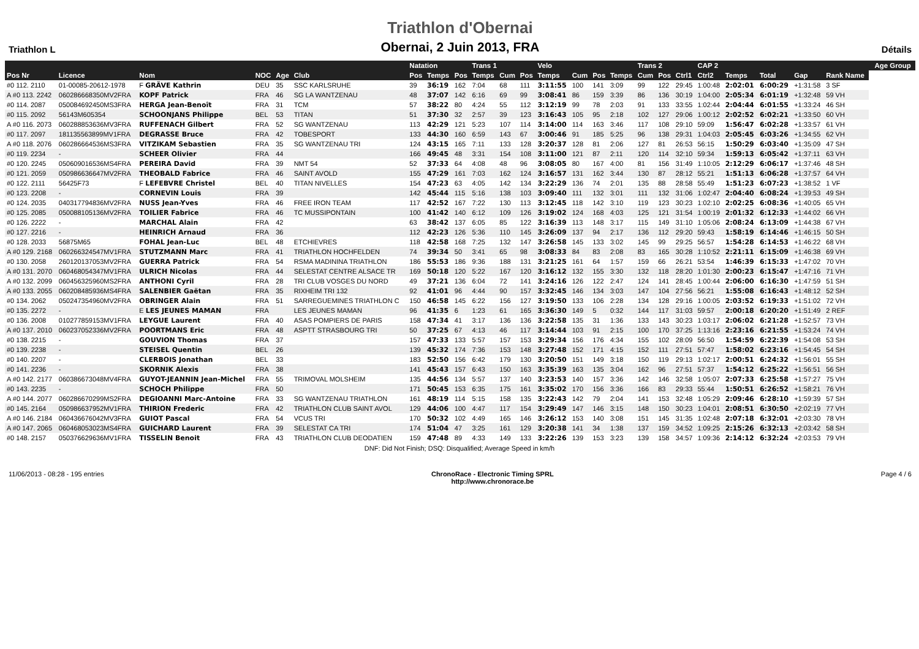Triathlon L
Triathlon d'Obernai
Obernai, 2 Juin 2013, FRA
Détails
| | | | | | | Natation | | | Trans 1 | | | Velo | | | | Trans 2 | | | CAP 2 | | | | | | Age Group |
| --- | --- | --- | --- | --- | --- | --- | --- | --- | --- | --- | --- | --- | --- | --- | --- | --- | --- | --- | --- | --- | --- | --- | --- | --- | --- |
| Pos Nr | Licence | Nom | NOC | Age | Club | Pos | Temps | Pos | Temps | Cum | Pos | Temps | Cum | Pos | Temps | Cum | Pos | Ctrl1 | Ctrl2 | Temps | Total | Gap | Rank Name | | |
| #0 112. 2110 | 01-00085-20612-1978 | F GRÄVE Kathrin | DEU | 35 | SSC KARLSRUHE | 39 | 36:19 | 162 | 7:04 | 68 | 111 | 3:11:55 | 100 | 141 | 3:09 | 99 | 122 | 29:45 | 1:00:48 | 2:02:01 | 6:00:29 | +1:31:58 | 3 SF | | |
| A #0 113. 2242 | 060286668350MV2FRA | KOPF Patrick | FRA | 46 | SG LA WANTZENAU | 48 | 37:07 | 142 | 6:16 | 69 | 99 | 3:08:41 | 86 | 159 | 3:39 | 86 | 136 | 30:19 | 1:04:00 | 2:05:34 | 6:01:19 | +1:32:48 | 59 VH | | |
| #0 114. 2087 | 050084692450MS3FRA | HERGA Jean-Benoît | FRA | 31 | TCM | 57 | 38:22 | 80 | 4:24 | 55 | 112 | 3:12:19 | 99 | 78 | 2:03 | 91 | 133 | 33:55 | 1:02:44 | 2:04:44 | 6:01:55 | +1:33:24 | 46 SH | | |
| #0 115. 2092 | 56143M605354 | SCHOONJANS Philippe | BEL | 53 | TITAN | 51 | 37:30 | 32 | 2:57 | 39 | 123 | 3:16:43 | 105 | 95 | 2:18 | 102 | 127 | 29:06 | 1:00:12 | 2:02:52 | 6:02:21 | +1:33:50 | 60 VH | | |
| A #0 116. 2073 | 060288853636MV3FRA | RUFFENACH Gilbert | FRA | 52 | SG WANTZENAU | 113 | 42:29 | 121 | 5:23 | 107 | 114 | 3:14:00 | 114 | 163 | 3:46 | 117 | 108 | 29:10 | 59:09 | 1:56:47 | 6:02:28 | +1:33:57 | 61 VH | | |
| #0 117. 2097 | 181135563899MV1FRA | DEGRASSE Bruce | FRA | 42 | TOBESPORT | 133 | 44:30 | 160 | 6:59 | 143 | 67 | 3:00:46 | 91 | 185 | 5:25 | 96 | 138 | 29:31 | 1:04:03 | 2:05:45 | 6:03:26 | +1:34:55 | 62 VH | | |
| A #0 118. 2076 | 060286664536MS3FRA | VITZIKAM Sebastien | FRA | 35 | SG WANTZENAU TRI | 124 | 43:15 | 165 | 7:11 | 133 | 128 | 3:20:37 | 128 | 81 | 2:06 | 127 | 81 | 26:53 | 56:15 | 1:50:29 | 6:03:40 | +1:35:09 | 47 SH | | |
| #0 119. 2234 | - | SCHEER Olivier | FRA | 44 | | 166 | 49:45 | 48 | 3:31 | 154 | 108 | 3:11:00 | 121 | 87 | 2:11 | 120 | 114 | 32:10 | 59:34 | 1:59:13 | 6:05:42 | +1:37:11 | 63 VH | | |
| #0 120. 2245 | 050609016536MS4FRA | PEREIRA David | FRA | 39 | NMT 54 | 52 | 37:33 | 64 | 4:08 | 48 | 96 | 3:08:05 | 80 | 167 | 4:00 | 81 | 156 | 31:49 | 1:10:05 | 2:12:29 | 6:06:17 | +1:37:46 | 48 SH | | |
| #0 121. 2059 | 050986636647MV2FRA | THEOBALD Fabrice | FRA | 46 | SAINT AVOLD | 155 | 47:29 | 161 | 7:03 | 162 | 124 | 3:16:57 | 131 | 162 | 3:44 | 130 | 87 | 28:12 | 55:21 | 1:51:13 | 6:06:28 | +1:37:57 | 64 VH | | |
| #0 122. 2111 | 56425F73 | F LEFEBVRE Christel | BEL | 40 | TITAN NIVELLES | 154 | 47:23 | 63 | 4:05 | 142 | 134 | 3:22:29 | 136 | 74 | 2:01 | 135 | 88 | 28:58 | 55:49 | 1:51:23 | 6:07:23 | +1:38:52 | 1 VF | | |
| #0 123. 2208 | - | CORNEVIN Louis | FRA | 39 | | 142 | 45:44 | 115 | 5:16 | 138 | 103 | 3:09:40 | 111 | 132 | 3:01 | 111 | 132 | 31:06 | 1:02:47 | 2:04:40 | 6:08:24 | +1:39:53 | 49 SH | | |
| #0 124. 2035 | 040317794836MV2FRA | NUSS Jean-Yves | FRA | 46 | FREE IRON TEAM | 117 | 42:52 | 167 | 7:22 | 130 | 113 | 3:12:45 | 118 | 142 | 3:10 | 119 | 123 | 30:23 | 1:02:10 | 2:02:25 | 6:08:36 | +1:40:05 | 65 VH | | |
| #0 125. 2085 | 050088105136MV2FRA | TOILIER Fabrice | FRA | 46 | TC MUSSIPONTAIN | 100 | 41:42 | 140 | 6:12 | 109 | 126 | 3:19:02 | 124 | 168 | 4:03 | 125 | 121 | 31:54 | 1:00:19 | 2:01:32 | 6:12:33 | +1:44:02 | 66 VH | | |
| #0 126. 2222 | - | MARCHAL Alain | FRA | 42 | | 63 | 38:42 | 137 | 6:05 | 85 | 122 | 3:16:39 | 113 | 148 | 3:17 | 115 | 149 | 31:10 | 1:05:06 | 2:08:24 | 6:13:09 | +1:44:38 | 67 VH | | |
| #0 127. 2216 | - | HEINRICH Arnaud | FRA | 36 | | 112 | 42:23 | 126 | 5:36 | 110 | 145 | 3:26:09 | 137 | 94 | 2:17 | 136 | 112 | 29:20 | 59:43 | 1:58:19 | 6:14:46 | +1:46:15 | 50 SH | | |
| #0 128. 2033 | 56875M65 | FOHAL Jean-Luc | BEL | 48 | ETCHIEVRES | 118 | 42:58 | 168 | 7:25 | 132 | 147 | 3:26:58 | 145 | 133 | 3:02 | 145 | 99 | 29:25 | 56:57 | 1:54:28 | 6:14:53 | +1:46:22 | 68 VH | | |
| A #0 129. 2168 | 060266324547MV1FRA | STUTZMANN Marc | FRA | 41 | TRIATHLON HOCHFELDEN | 74 | 39:34 | 50 | 3:41 | 65 | 98 | 3:08:33 | 84 | 83 | 2:08 | 83 | 165 | 30:28 | 1:10:52 | 2:21:11 | 6:15:09 | +1:46:38 | 69 VH | | |
| #0 130. 2058 | 260120137053MV2FRA | GUERRA Patrick | FRA | 54 | RSMA MADININA TRIATHLON | 186 | 55:53 | 186 | 9:36 | 188 | 131 | 3:21:25 | 161 | 64 | 1:57 | 159 | 66 | 26:21 | 53:54 | 1:46:39 | 6:15:33 | +1:47:02 | 70 VH | | |
| A #0 131. 2070 | 060468054347MV1FRA | ULRICH Nicolas | FRA | 44 | SELESTAT CENTRE ALSACE TR | 169 | 50:18 | 120 | 5:22 | 167 | 120 | 3:16:12 | 132 | 155 | 3:30 | 132 | 118 | 28:20 | 1:01:30 | 2:00:23 | 6:15:47 | +1:47:16 | 71 VH | | |
| A #0 132. 2099 | 060456325960MS2FRA | ANTHONI Cyril | FRA | 28 | TRI CLUB VOSGES DU NORD | 49 | 37:21 | 136 | 6:04 | 72 | 141 | 3:24:16 | 126 | 122 | 2:47 | 124 | 141 | 28:45 | 1:00:44 | 2:06:00 | 6:16:30 | +1:47:59 | 51 SH | | |
| A #0 133. 2055 | 060208485936MS4FRA | SALENBIER Gaëtan | FRA | 35 | RIXHEIM TRI 132 | 92 | 41:01 | 96 | 4:44 | 90 | 157 | 3:32:45 | 146 | 134 | 3:03 | 147 | 104 | 27:56 | 56:21 | 1:55:08 | 6:16:43 | +1:48:12 | 52 SH | | |
| #0 134. 2062 | 050247354960MV2FRA | OBRINGER Alain | FRA | 51 | SARREGUEMINES TRIATHLON C | 150 | 46:58 | 145 | 6:22 | 156 | 127 | 3:19:50 | 133 | 106 | 2:28 | 134 | 128 | 29:16 | 1:00:05 | 2:03:52 | 6:19:33 | +1:51:02 | 72 VH | | |
| #0 135. 2272 | - | E LES JEUNES MAMAN | FRA | | LES JEUNES MAMAN | 96 | 41:35 | 6 | 1:23 | 61 | 165 | 3:36:30 | 149 | 5 | 0:32 | 144 | 117 | 31:03 | 59:57 | 2:00:18 | 6:20:20 | +1:51:49 | 2 REF | | |
| #0 136. 2008 | 010277859153MV1FRA | LEYGUE Laurent | FRA | 40 | ASAS POMPIERS DE PARIS | 158 | 47:34 | 41 | 3:17 | 136 | 136 | 3:22:58 | 135 | 31 | 1:36 | 133 | 143 | 30:23 | 1:03:17 | 2:06:02 | 6:21:28 | +1:52:57 | 73 VH | | |
| A #0 137. 2010 | 060237052336MV2FRA | POORTMANS Eric | FRA | 48 | ASPTT STRASBOURG TRI | 50 | 37:25 | 67 | 4:13 | 46 | 117 | 3:14:44 | 103 | 91 | 2:15 | 100 | 170 | 37:25 | 1:13:16 | 2:23:16 | 6:21:55 | +1:53:24 | 74 VH | | |
| #0 138. 2215 | - | GOUVION Thomas | FRA | 37 | | 157 | 47:33 | 133 | 5:57 | 157 | 153 | 3:29:34 | 156 | 176 | 4:34 | 155 | 102 | 28:09 | 56:50 | 1:54:59 | 6:22:39 | +1:54:08 | 53 SH | | |
| #0 139. 2238 | - | STEISEL Quentin | BEL | 26 | | 139 | 45:32 | 174 | 7:36 | 153 | 148 | 3:27:48 | 152 | 171 | 4:15 | 152 | 111 | 27:51 | 57:47 | 1:58:02 | 6:23:16 | +1:54:45 | 54 SH | | |
| #0 140. 2207 | - | CLERBOIS Jonathan | BEL | 33 | | 183 | 52:50 | 156 | 6:42 | 179 | 130 | 3:20:50 | 151 | 149 | 3:18 | 150 | 119 | 29:13 | 1:02:17 | 2:00:51 | 6:24:32 | +1:56:01 | 55 SH | | |
| #0 141. 2236 | - | SKORNIK Alexis | FRA | 38 | | 141 | 45:43 | 157 | 6:43 | 150 | 163 | 3:35:39 | 163 | 135 | 3:04 | 162 | 96 | 27:51 | 57:37 | 1:54:12 | 6:25:22 | +1:56:51 | 56 SH | | |
| A #0 142. 2177 | 060386673048MV4FRA | GUYOT-JEANNIN Jean-Michel | FRA | 55 | TRIMOVAL MOLSHEIM | 135 | 44:56 | 134 | 5:57 | 137 | 140 | 3:23:53 | 140 | 157 | 3:36 | 142 | 146 | 32:58 | 1:05:07 | 2:07:33 | 6:25:58 | +1:57:27 | 75 VH | | |
| #0 143. 2235 | - | SCHOCH Philippe | FRA | 50 | | 171 | 50:45 | 153 | 6:35 | 175 | 161 | 3:35:02 | 170 | 156 | 3:36 | 166 | 83 | 29:33 | 55:44 | 1:50:51 | 6:26:52 | +1:58:21 | 76 VH | | |
| A #0 144. 2077 | 060286670299MS2FRA | DEGIOANNI Marc-Antoine | FRA | 33 | SG WANTZENAU TRIATHLON | 161 | 48:19 | 114 | 5:15 | 158 | 135 | 3:22:43 | 142 | 79 | 2:04 | 141 | 153 | 32:48 | 1:05:29 | 2:09:46 | 6:28:10 | +1:59:39 | 57 SH | | |
| #0 145. 2164 | 050986637952MV1FRA | THIRION Frederic | FRA | 42 | TRIATHLON CLUB SAINT AVOL | 129 | 44:06 | 100 | 4:47 | 117 | 154 | 3:29:49 | 147 | 146 | 3:15 | 148 | 150 | 30:23 | 1:04:01 | 2:08:51 | 6:30:50 | +2:02:19 | 77 VH | | |
| A #0 146. 2184 | 060436676042MV3FRA | GUIOT Pascal | FRA | 54 | VCUS TRI | 170 | 50:32 | 102 | 4:49 | 165 | 146 | 3:26:12 | 153 | 140 | 3:08 | 151 | 145 | 31:35 | 1:02:48 | 2:07:18 | 6:32:01 | +2:03:30 | 78 VH | | |
| A #0 147. 2065 | 060468053023MS4FRA | GUICHARD Laurent | FRA | 39 | SELESTAT CA TRI | 174 | 51:04 | 47 | 3:25 | 161 | 129 | 3:20:38 | 141 | 34 | 1:38 | 137 | 159 | 34:52 | 1:09:25 | 2:15:26 | 6:32:13 | +2:03:42 | 58 SH | | |
| #0 148. 2157 | 050376629636MV1FRA | TISSELIN Benoit | FRA | 43 | TRIATHLON CLUB DEODATIEN | 159 | 47:48 | 89 | 4:33 | 149 | 133 | 3:22:26 | 139 | 153 | 3:23 | 139 | 158 | 34:57 | 1:09:36 | 2:14:12 | 6:32:24 | +2:03:53 | 79 VH | | |
DNF: Did Not Finish; DSQ: Disqualified; Average Speed in km/h
11/06/2013 - 08:28 - 195 entries
ChronoRace - Electronic Timing SPRL
http://www.chronorace.be
Page 4 / 6